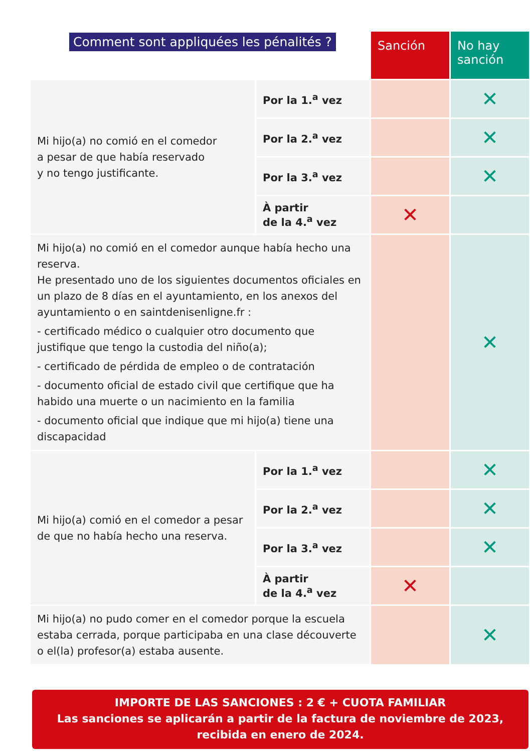| Comment sont appliquées les pénalités ? | | Sanción | No hay sanción |
| --- | --- | --- | --- |
| Mi hijo(a) no comió en el comedor a pesar de que había reservado y no tengo justificante. | Por la 1.<sup>a</sup> vez | | ✕ |
| | Por la 2.<sup>a</sup> vez | | ✕ |
| | Por la 3.<sup>a</sup> vez | | ✕ |
| | À partir de la 4.<sup>a</sup> vez | ✕ | |
| Mi hijo(a) no comió en el comedor aunque había hecho una reserva. He presentado uno de los siguientes documentos oficiales en un plazo de 8 días en el ayuntamiento, en los anexos del ayuntamiento o en saintdenisenligne.fr : - certificado médico o cualquier otro documento que justifique que tengo la custodia del niño(a); - certificado de pérdida de empleo o de contratación - documento oficial de estado civil que certifique que ha habido una muerte o un nacimiento en la familia - documento oficial que indique que mi hijo(a) tiene una discapacidad | | | ✕ |
| Mi hijo(a) comió en el comedor a pesar de que no había hecho una reserva. | Por la 1.<sup>a</sup> vez | | ✕ |
| | Por la 2.<sup>a</sup> vez | | ✕ |
| | Por la 3.<sup>a</sup> vez | | ✕ |
| | À partir de la 4.<sup>a</sup> vez | ✕ | |
| Mi hijo(a) no pudo comer en el comedor porque la escuela estaba cerrada, porque participaba en una clase découverte o el(la) profesor(a) estaba ausente. | | | ✕ |
IMPORTE DE LAS SANCIONES : 2 € + CUOTA FAMILIAR
Las sanciones se aplicarán a partir de la factura de noviembre de 2023,
recibida en enero de 2024.